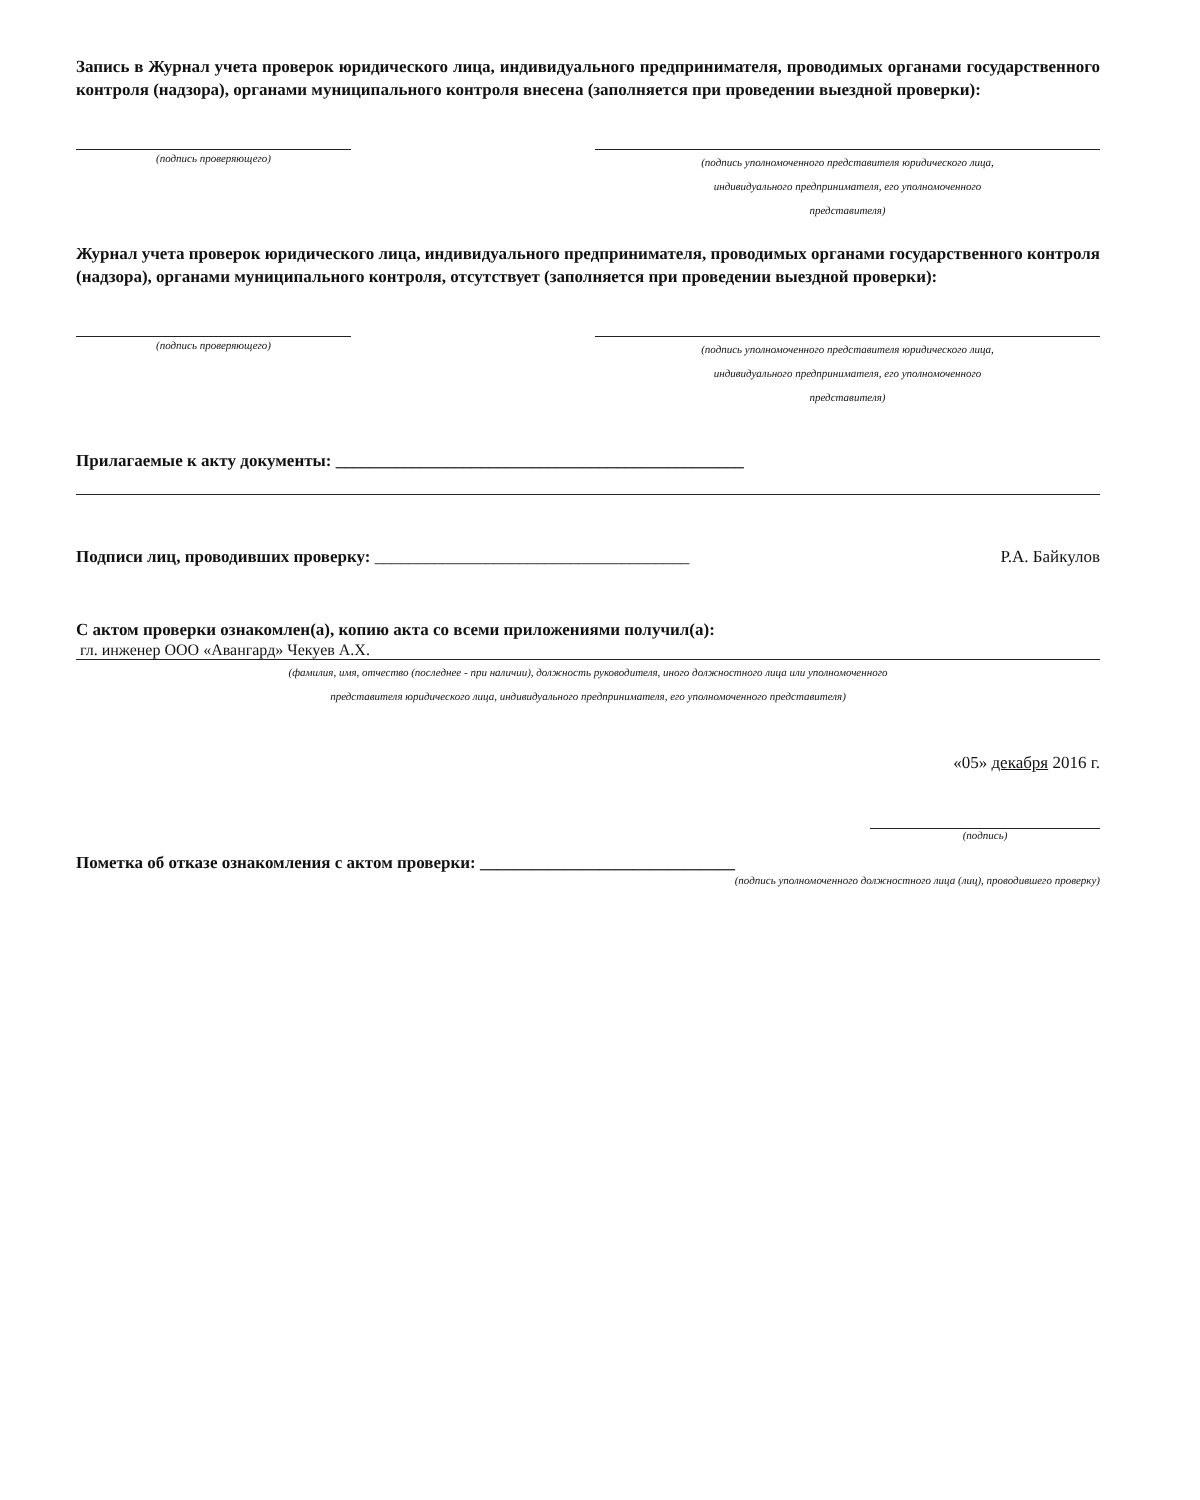Запись в Журнал учета проверок юридического лица, индивидуального предпринимателя, проводимых органами государственного контроля (надзора), органами муниципального контроля внесена (заполняется при проведении выездной проверки):
(подпись проверяющего)
(подпись уполномоченного представителя юридического лица,
индивидуального предпринимателя, его уполномоченного
представителя)
Журнал учета проверок юридического лица, индивидуального предпринимателя, проводимых органами государственного контроля (надзора), органами муниципального контроля, отсутствует (заполняется при проведении выездной проверки):
(подпись проверяющего)
(подпись уполномоченного представителя юридического лица,
индивидуального предпринимателя, его уполномоченного
представителя)
Прилагаемые к актy документы: ________________________________________________
Подписи лиц, проводивших проверку: _____________________________________ Р.А. Байкулов
С актом проверки ознакомлен(а), копию акта со всеми приложениями получил(а):
гл. инженер ООО «Авангард» Чекуев А.Х.
(фамилия, имя, отчество (последнее - при наличии), должность руководителя, иного должностного лица или уполномоченного
представителя юридического лица, индивидуального предпринимателя, его уполномоченного представителя)
«05» декабря 2016 г.
(подпись)
Пометка об отказе ознакомления с актом проверки: ______________________________
(подпись уполномоченного должностного лица (лиц), проводившего проверку)